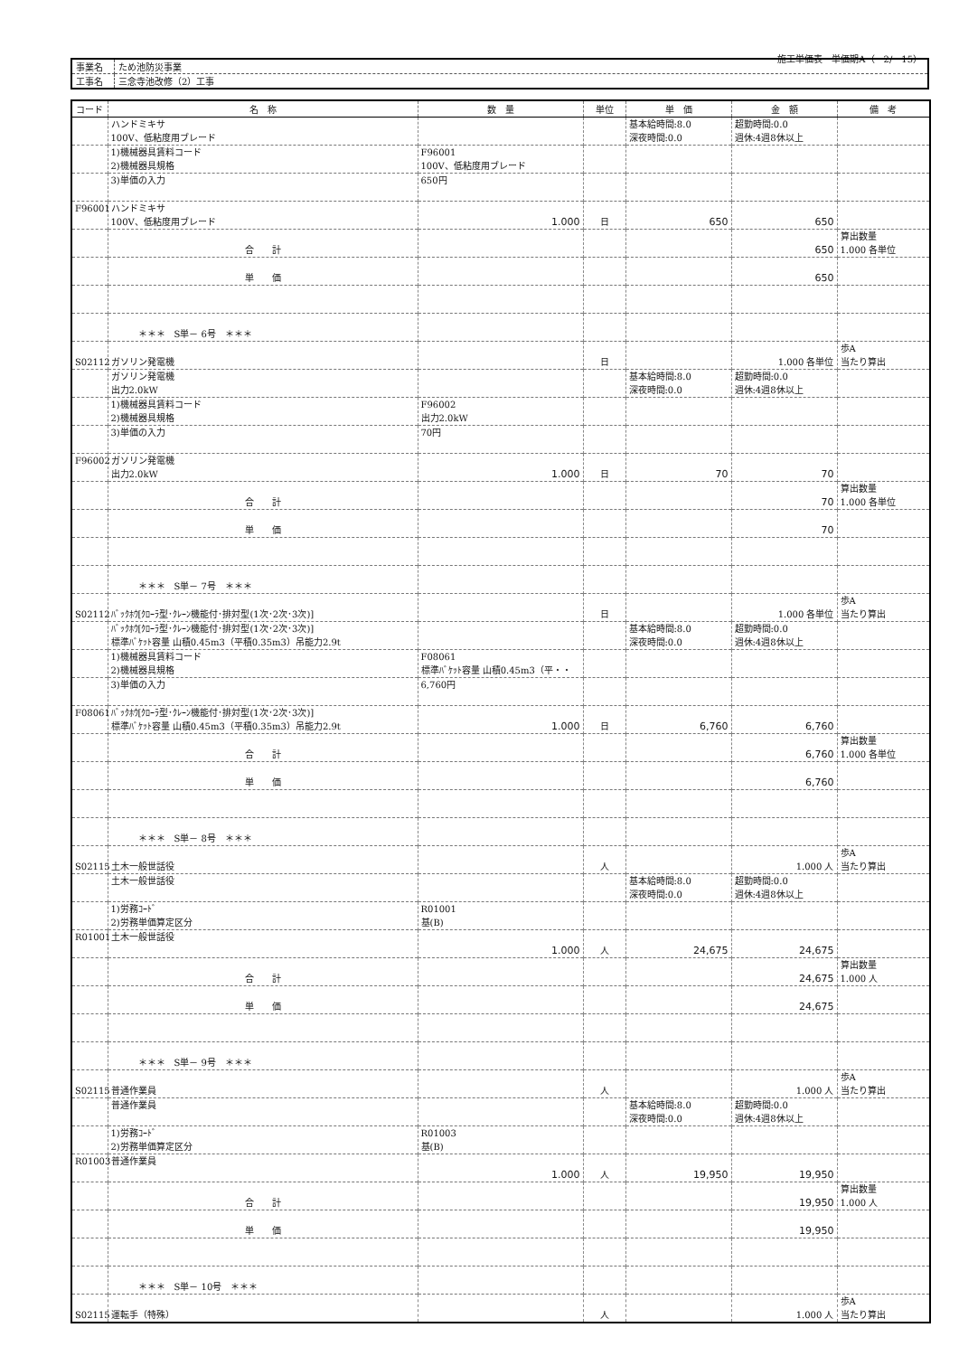施工単価表　単価期A（　2/　15）
| 事業名 | ため池防災事業 |
| 工事名 | 三念寺池改修（2）工事 |
| コード | 名 称 | 数 量 | 単位 | 単 価 | 金 額 | 備 考 |
| --- | --- | --- | --- | --- | --- | --- |
| | ハンドミキサ 100V、低粘度用ブレード | | | 基本給時間:8.0 深夜時間:0.0 | 超勤時間:0.0 週休:4週8休以上 | |
| | 1)機械器具賃料コード 2)機械器具規格 | F96001 100V、低粘度用ブレード | | | | |
| | 3)単価の入力 | 650円 | | | | |
| F96001 | ハンドミキサ 100V、低粘度用ブレード | 1.000 | 日 | 650 | 650 | |
| | 合 計 | | | | 650 | 算出数量 1.000 各単位 |
| | 単 価 | | | | 650 | |
| | ＊＊＊ S単－ 6号 ＊＊＊ | | | | | |
| S02112 | ガソリン発電機 | | 日 | | 1.000 各単位 | 歩A 当たり算出 |
| | ガソリン発電機 出力2.0kW | | | 基本給時間:8.0 深夜時間:0.0 | 超勤時間:0.0 週休:4週8休以上 | |
| | 1)機械器具賃料コード 2)機械器具規格 | F96002 出力2.0kW | | | | |
| | 3)単価の入力 | 70円 | | | | |
| F96002 | ガソリン発電機 出力2.0kW | 1.000 | 日 | 70 | 70 | |
| | 合 計 | | | | 70 | 算出数量 1.000 各単位 |
| | 単 価 | | | | 70 | |
| | ＊＊＊ S単－ 7号 ＊＊＊ | | | | | |
| S02112 | ﾊﾞｯｸﾎｳ[ｸﾛｰﾗ型･ｸﾚｰﾝ機能付･排対型(1次･2次･3次)] | | 日 | | 1.000 各単位 | 歩A 当たり算出 |
| | ﾊﾞｯｸﾎｳ[ｸﾛｰﾗ型･ｸﾚｰﾝ機能付･排対型(1次･2次･3次)] 標準ﾊﾞｹｯﾄ容量 山積0.45m3（平積0.35m3）吊能力2.9t | | | 基本給時間:8.0 深夜時間:0.0 | 超勤時間:0.0 週休:4週8休以上 | |
| | 1)機械器具賃料コード 2)機械器具規格 | F08061 標準ﾊﾞｹｯﾄ容量 山積0.45m3（平・・ | | | | |
| | 3)単価の入力 | 6,760円 | | | | |
| F08061 | ﾊﾞｯｸﾎｳ[ｸﾛｰﾗ型･ｸﾚｰﾝ機能付･排対型(1次･2次･3次)] 標準ﾊﾞｹｯﾄ容量 山積0.45m3（平積0.35m3）吊能力2.9t | 1.000 | 日 | 6,760 | 6,760 | |
| | 合 計 | | | | 6,760 | 算出数量 1.000 各単位 |
| | 単 価 | | | | 6,760 | |
| | ＊＊＊ S単－ 8号 ＊＊＊ | | | | | |
| S02115 | 土木一般世話役 | | 人 | | 1.000 人 | 歩A 当たり算出 |
| | 土木一般世話役 | | | 基本給時間:8.0 深夜時間:0.0 | 超勤時間:0.0 週休:4週8休以上 | |
| | 1)労務ｺｰﾄﾞ 2)労務単価算定区分 | R01001 基(B) | | | | |
| R01001 | 土木一般世話役 | 1.000 | 人 | 24,675 | 24,675 | |
| | 合 計 | | | | 24,675 | 算出数量 1.000 人 |
| | 単 価 | | | | 24,675 | |
| | ＊＊＊ S単－ 9号 ＊＊＊ | | | | | |
| S02115 | 普通作業員 | | 人 | | 1.000 人 | 歩A 当たり算出 |
| | 普通作業員 | | | 基本給時間:8.0 深夜時間:0.0 | 超勤時間:0.0 週休:4週8休以上 | |
| | 1)労務ｺｰﾄﾞ 2)労務単価算定区分 | R01003 基(B) | | | | |
| R01003 | 普通作業員 | 1.000 | 人 | 19,950 | 19,950 | |
| | 合 計 | | | | 19,950 | 算出数量 1.000 人 |
| | 単 価 | | | | 19,950 | |
| | ＊＊＊ S単－ 10号 ＊＊＊ | | | | | |
| S02115 | 運転手（特殊） | | 人 | | 1.000 人 | 歩A 当たり算出 |